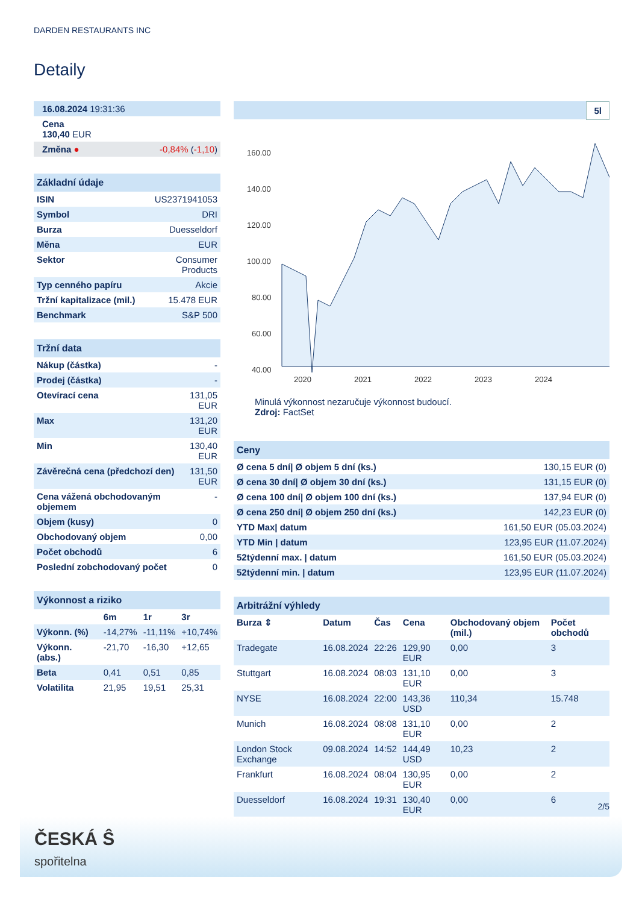DARDEN RESTAURANTS INC
Detaily
| 16.08.2024 19:31:36 | |
| Cena 130,40 EUR | |
| Změna ● | -0,84% ( -1,10 ) |
| Základní údaje | |
| --- | --- |
| ISIN | US2371941053 |
| Symbol | DRI |
| Burza | Duesseldorf |
| Měna | EUR |
| Sektor | Consumer Products |
| Typ cenného papíru | Akcie |
| Tržní kapitalizace (mil.) | 15.478 EUR |
| Benchmark | S&P 500 |
| Tržní data | |
| --- | --- |
| Nákup (částka) | - |
| Prodej (částka) | - |
| Otevírací cena | 131,05 EUR |
| Max | 131,20 EUR |
| Min | 130,40 EUR |
| Závěrečná cena (předchozí den) | 131,50 EUR |
| Cena vážená obchodovaným objemem | - |
| Objem (kusy) | 0 |
| Obchodovaný objem | 0,00 |
| Počet obchodů | 6 |
| Poslední zobchodovaný počet | 0 |
| Výkonnost a riziko | | | |
| --- | --- | --- | --- |
| | 6m | 1r | 3r |
| Výkonn. (%) | -14,27% | -11,11% | +10,74% |
| Výkonn. (abs.) | -21,70 | -16,30 | +12,65 |
| Beta | 0,41 | 0,51 | 0,85 |
| Volatilita | 21,95 | 19,51 | 25,31 |
5l
160.00
140.00
120.00
100.00
80.00
60.00
40.00
2020
2021
2022
2023
2024
Minulá výkonnost nezaručuje výkonnost budoucí.
Zdroj: FactSet
| Ceny | |
| --- | --- |
| Ø cena 5 dní/ Ø objem 5 dní (ks.) | 130,15 EUR (0) |
| Ø cena 30 dní/ Ø objem 30 dní (ks.) | 131,15 EUR (0) |
| Ø cena 100 dní/ Ø objem 100 dní (ks.) | 137,94 EUR (0) |
| Ø cena 250 dní/ Ø objem 250 dní (ks.) | 142,23 EUR (0) |
| YTD Max/ datum | 161,50 EUR (05.03.2024) |
| YTD Min / datum | 123,95 EUR (11.07.2024) |
| 52týdenní max. / datum | 161,50 EUR (05.03.2024) |
| 52týdenní min. / datum | 123,95 EUR (11.07.2024) |
| Arbitrážní výhledy | | | | | |
| --- | --- | --- | --- | --- | --- |
| Burza ⇕ | Datum | Čas | Cena | Obchodovaný objem (mil.) | Počet obchodů |
| Tradegate | 16.08.2024 | 22:26 | 129,90 EUR | 0,00 | 3 |
| Stuttgart | 16.08.2024 | 08:03 | 131,10 EUR | 0,00 | 3 |
| NYSE | 16.08.2024 | 22:00 | 143,36 USD | 110,34 | 15.748 |
| Munich | 16.08.2024 | 08:08 | 131,10 EUR | 0,00 | 2 |
| London Stock Exchange | 09.08.2024 | 14:52 | 144,49 USD | 10,23 | 2 |
| Frankfurt | 16.08.2024 | 08:04 | 130,95 EUR | 0,00 | 2 |
| Duesseldorf | 16.08.2024 | 19:31 | 130,40 EUR | 0,00 | 6 |
2/5
ČESKÁ Ŝ
spořitelna